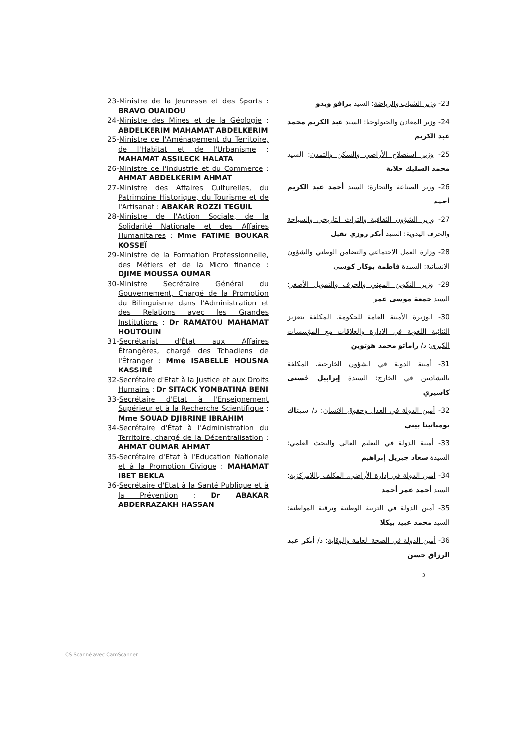23-Ministre de la Jeunesse et des Sports : BRAVO OUAIDOU
24-Ministre des Mines et de la Géologie : ABDELKERIM MAHAMAT ABDELKERIM
25-Ministre de l'Aménagement du Territoire, de l'Habitat et de l'Urbanisme : MAHAMAT ASSILECK HALATA
26-Ministre de l'Industrie et du Commerce : AHMAT ABDELKERIM AHMAT
27-Ministre des Affaires Culturelles, du Patrimoine Historique, du Tourisme et de l'Artisanat : ABAKAR ROZZI TEGUIL
28-Ministre de l'Action Sociale, de la Solidarité Nationale et des Affaires Humanitaires : Mme FATIME BOUKAR KOSSEÏ
29-Ministre de la Formation Professionnelle, des Métiers et de la Micro finance : DJIME MOUSSA OUMAR
30-Ministre Secrétaire Général du Gouvernement, Chargé de la Promotion du Bilinguisme dans l'Administration et des Relations avec les Grandes Institutions : Dr RAMATOU MAHAMAT HOUTOUIN
31-Secrétariat d'État aux Affaires Étrangères, chargé des Tchadiens de l'Étranger : Mme ISABELLE HOUSNA KASSIRÉ
32-Secrétaire d'Etat à la Justice et aux Droits Humains : Dr SITACK YOMBATINA BENI
33-Secrétaire d'Etat à l'Enseignement Supérieur et à la Recherche Scientifique : Mme SOUAD DJIBRINE IBRAHIM
34-Secrétaire d'État à l'Administration du Territoire, chargé de la Décentralisation : AHMAT OUMAR AHMAT
35-Secrétaire d'Etat à l'Education Nationale et à la Promotion Civique : MAHAMAT IBET BEKLA
36-Secrétaire d'Etat à la Santé Publique et à la Prévention : Dr ABAKAR ABDERRAZAKH HASSAN
23- وزير الشباب والرياضة: السيد برافو وبدو
24- وزير المعادن والجيولوجيا: السيد عبد الكريم محمد عبد الكريم
25- وزير استصلاح الأراضي والسكن والتمدن: السيد محمد السليك حلاتة
26- وزير الصناعة والتجارة: السيد أحمد عبد الكريم أحمد
27- وزير الشؤون الثقافية والتراث التاريخي والسياحة والحرف اليدوية: السيد أبكر روزي تقيل
28- وزارة العمل الاجتماعي والتضامن الوطني والشؤون الانسانية: السيدة فاطمة بوكار كوسي
29- وزير التكوين المهني والحرف والتمويل الأصغر: السيد جمعة موسى عمر
30- الوزيرة الأمينة العامة للحكومة، المكلفة بتعزيز الثنائية اللغوية في الادارة والعلاقات مع المؤسسات الكبرى: د/ راماتو محمد هوتوين
31- أمينة الدولة في الشؤون الخارجية، المكلفة بالتشاديين في الخارج: السيدة إيزابيل حُسنى كاسيري
32- أمين الدولة في العدل وحقوق الانسان: د/ سيتاك يومباتينا بيني
33- أمينة الدولة في التعليم العالي والبحث العلمي: السيدة سعاد جبريل إبراهيم
34- أمين الدولة في إدارة الأراضي، المكلف باللامركزية: السيد أحمد عمر أحمد
35- أمين الدولة في التربية الوطنية وترقية المواطنة: السيد محمد عبيد بيكلا
36- أمين الدولة في الصحة العامة والوقاية: د/ أبكر عبد الرزاق حسن
3
CS Scanné avec CamScanner